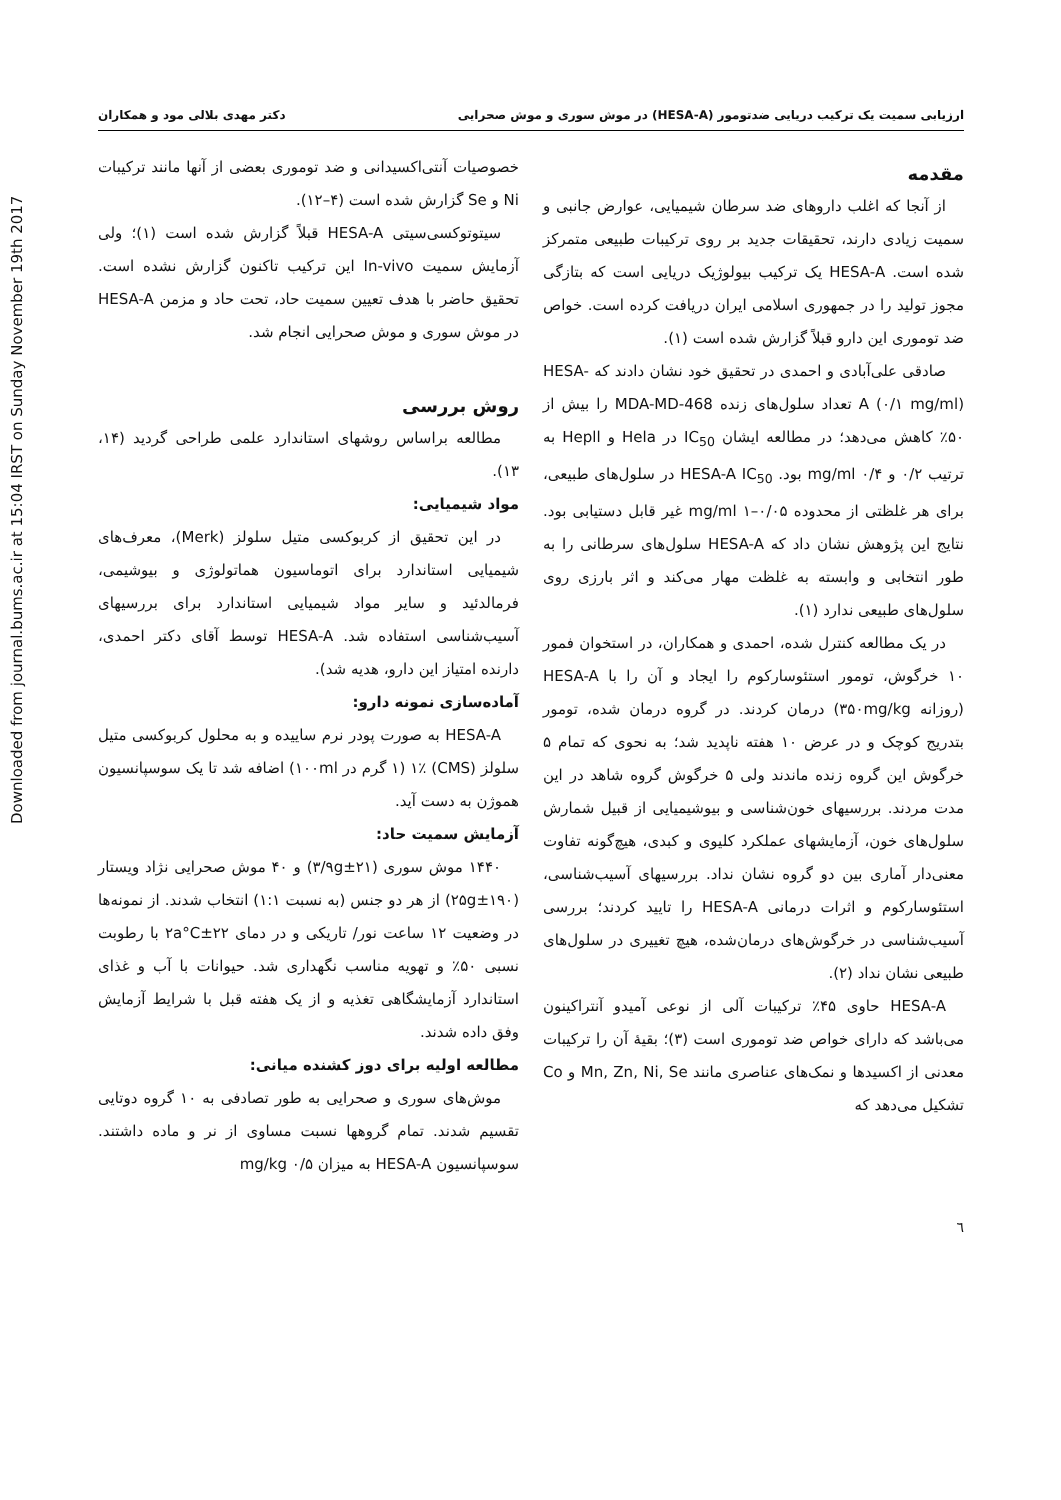Downloaded from journal.bums.ac.ir at 15:04 IRST on Sunday November 19th 2017
ارزیابی سمیت یک ترکیب دریایی ضدتومور (HESA-A) در موش سوری و موش صحرایی دکتر مهدی بلالی مود و همکاران
مقدمه
از آنجا که اغلب داروهای ضد سرطان شیمیایی، عوارض جانبی و سمیت زیادی دارند، تحقیقات جدید بر روی ترکیبات طبیعی متمرکز شده است. HESA-A یک ترکیب بیولوژیک دریایی است که بتازگی مجوز تولید را در جمهوری اسلامی ایران دریافت کرده است. خواص ضد توموری این دارو قبلاً گزارش شده است (۱).
صادقی علی‌آبادی و احمدی در تحقیق خود نشان دادند که HESA-A (۰/۱ mg/ml) تعداد سلول‌های زنده MDA-MD-468 را بیش از ۵۰٪ کاهش می‌دهد؛ در مطالعه ایشان IC<sub>50</sub> در Hela و Hepll به ترتیب ۰/۲ و ۰/۴ mg/ml بود. HESA-A IC<sub>50</sub> در سلول‌های طبیعی، برای هر غلظتی از محدوده ۰/۰۵–۱ mg/ml غیر قابل دستیابی بود. نتایج این پژوهش نشان داد که HESA-A سلول‌های سرطانی را به طور انتخابی و وابسته به غلظت مهار می‌کند و اثر بارزی روی سلول‌های طبیعی ندارد (۱).
در یک مطالعه کنترل شده، احمدی و همکاران، در استخوان فمور ۱۰ خرگوش، تومور استئوسارکوم را ایجاد و آن را با HESA-A (روزانه ۳۵۰mg/kg) درمان کردند. در گروه درمان شده، تومور بتدریج کوچک و در عرض ۱۰ هفته ناپدید شد؛ به نحوی که تمام ۵ خرگوش این گروه زنده ماندند ولی ۵ خرگوش گروه شاهد در این مدت مردند. بررسیهای خون‌شناسی و بیوشیمیایی از قبیل شمارش سلول‌های خون، آزمایشهای عملکرد کلیوی و کبدی، هیچ‌گونه تفاوت معنی‌دار آماری بین دو گروه نشان نداد. بررسیهای آسیب‌شناسی، استئوسارکوم و اثرات درمانی HESA-A را تایید کردند؛ بررسی آسیب‌شناسی در خرگوش‌های درمان‌شده، هیچ تغییری در سلول‌های طبیعی نشان نداد (۲).
HESA-A حاوی ۴۵٪ ترکیبات آلی از نوعی آمیدو آنتراکینون می‌باشد که دارای خواص ضد توموری است (۳)؛ بقیهٔ آن را ترکیبات معدنی از اکسیدها و نمک‌های عناصری مانند Mn, Zn, Ni, Se و Co تشکیل می‌دهد که
خصوصیات آنتی‌اکسیدانی و ضد توموری بعضی از آنها مانند ترکیبات Ni و Se گزارش شده است (۴–۱۲).
سیتوتوکسی‌سیتی HESA-A قبلاً گزارش شده است (۱)؛ ولی آزمایش سمیت In-vivo این ترکیب تاکنون گزارش نشده است. تحقیق حاضر با هدف تعیین سمیت حاد، تحت حاد و مزمن HESA-A در موش سوری و موش صحرایی انجام شد.
روش بررسی
مطالعه براساس روشهای استاندارد علمی طراحی گردید (۱۴، ۱۳).
مواد شیمیایی:
در این تحقیق از کربوکسی متیل سلولز (Merk)، معرف‌های شیمیایی استاندارد برای اتوماسیون هماتولوژی و بیوشیمی، فرمالدئید و سایر مواد شیمیایی استاندارد برای بررسیهای آسیب‌شناسی استفاده شد. HESA-A توسط آقای دکتر احمدی، دارنده امتیاز این دارو، هدیه شد).
آماده‌سازی نمونه دارو:
HESA-A به صورت پودر نرم ساییده و به محلول کربوکسی متیل سلولز (CMS) ۱٪ (۱ گرم در ۱۰۰ml) اضافه شد تا یک سوسپانسیون هموژن به دست آید.
آزمایش سمیت حاد:
۱۴۴۰ موش سوری (۲۱±۳/۹g) و ۴۰ موش صحرایی نژاد ویستار (۱۹۰±۲۵g) از هر دو جنس (به نسبت ۱:۱) انتخاب شدند. از نمونه‌ها در وضعیت ۱۲ ساعت نور/ تاریکی و در دمای ۲۲±۲a°C با رطوبت نسبی ۵۰٪ و تهویه مناسب نگهداری شد. حیوانات با آب و غذای استاندارد آزمایشگاهی تغذیه و از یک هفته قبل با شرایط آزمایش وفق داده شدند.
مطالعه اولیه برای دوز کشنده میانی:
موش‌های سوری و صحرایی به طور تصادفی به ۱۰ گروه دوتایی تقسیم شدند. تمام گروهها نسبت مساوی از نر و ماده داشتند. سوسپانسیون HESA-A به میزان ۰/۵ mg/kg
٦